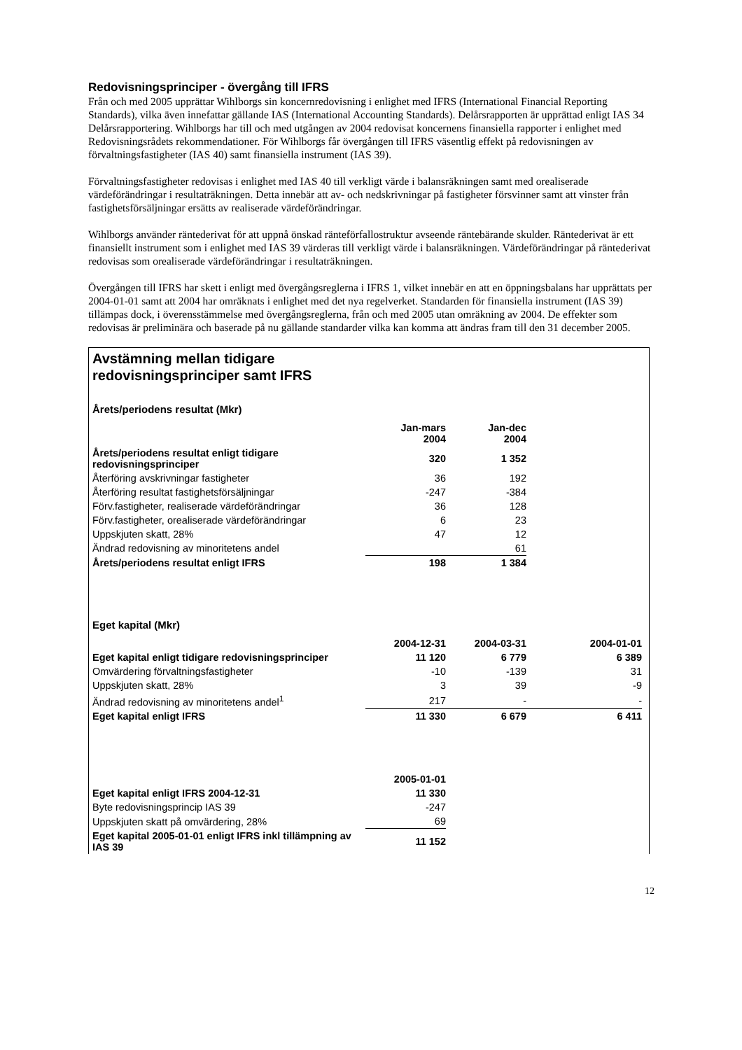Redovisningsprinciper - övergång till IFRS
Från och med 2005 upprättar Wihlborgs sin koncernredovisning i enlighet med IFRS (International Financial Reporting Standards), vilka även innefattar gällande IAS (International Accounting Standards). Delårsrapporten är upprättad enligt IAS 34 Delårsrapportering. Wihlborgs har till och med utgången av 2004 redovisat koncernens finansiella rapporter i enlighet med Redovisningsrådets rekommendationer. För Wihlborgs får övergången till IFRS väsentlig effekt på redovisningen av förvaltningsfastigheter (IAS 40) samt finansiella instrument (IAS 39).
Förvaltningsfastigheter redovisas i enlighet med IAS 40 till verkligt värde i balansräkningen samt med orealiserade värdeförändringar i resultaträkningen. Detta innebär att av- och nedskrivningar på fastigheter försvinner samt att vinster från fastighetsförsäljningar ersätts av realiserade värdeförändringar.
Wihlborgs använder räntederivat för att uppnå önskad ränteförfallostruktur avseende räntebärande skulder. Räntederivat är ett finansiellt instrument som i enlighet med IAS 39 värderas till verkligt värde i balansräkningen. Värdeförändringar på räntederivat redovisas som orealiserade värdeförändringar i resultaträkningen.
Övergången till IFRS har skett i enligt med övergångsreglerna i IFRS 1, vilket innebär en att en öppningsbalans har upprättats per 2004-01-01 samt att 2004 har omräknats i enlighet med det nya regelverket. Standarden för finansiella instrument (IAS 39) tillämpas dock, i överensstämmelse med övergångsreglerna, från och med 2005 utan omräkning av 2004. De effekter som redovisas är preliminära och baserade på nu gällande standarder vilka kan komma att ändras fram till den 31 december 2005.
Avstämning mellan tidigare
redovisningsprinciper samt IFRS
Årets/periodens resultat (Mkr)
| | Jan-mars 2004 | Jan-dec 2004 |
| --- | --- | --- |
| Årets/periodens resultat enligt tidigare redovisningsprinciper | 320 | 1 352 |
| Återföring avskrivningar fastigheter | 36 | 192 |
| Återföring resultat fastighetsförsäljningar | -247 | -384 |
| Förv.fastigheter, realiserade värdeförändringar | 36 | 128 |
| Förv.fastigheter, orealiserade värdeförändringar | 6 | 23 |
| Uppskjuten skatt, 28% | 47 | 12 |
| Ändrad redovisning av minoritetens andel | | 61 |
| Årets/periodens resultat enligt IFRS | 198 | 1 384 |
Eget kapital (Mkr)
| | 2004-12-31 | 2004-03-31 | 2004-01-01 |
| --- | --- | --- | --- |
| Eget kapital enligt tidigare redovisningsprinciper | 11 120 | 6 779 | 6 389 |
| Omvärdering förvaltningsfastigheter | -10 | -139 | 31 |
| Uppskjuten skatt, 28% | 3 | 39 | -9 |
| Ändrad redovisning av minoritetens andel<sup>1</sup> | 217 | - | - |
| Eget kapital enligt IFRS | 11 330 | 6 679 | 6 411 |
| | 2005-01-01 |
| --- | --- |
| Eget kapital enligt IFRS 2004-12-31 | 11 330 |
| Byte redovisningsprincip IAS 39 | -247 |
| Uppskjuten skatt på omvärdering, 28% | 69 |
| Eget kapital 2005-01-01 enligt IFRS inkl tillämpning av IAS 39 | 11 152 |
12